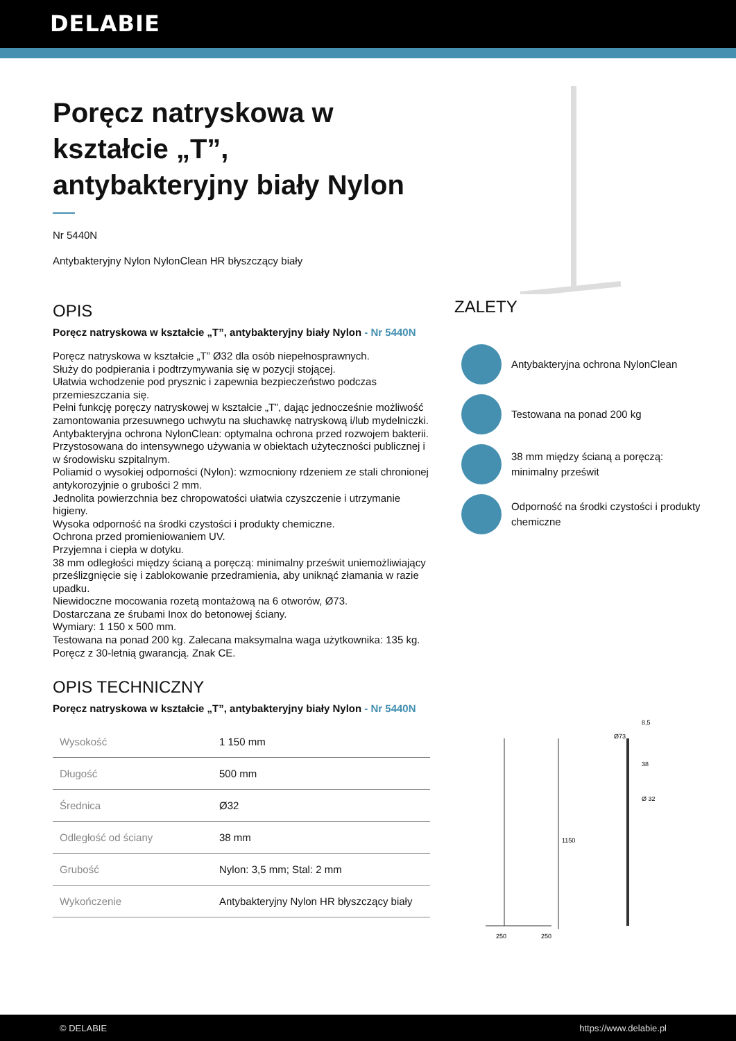DELABIE
Poręcz natryskowa w kształcie „T”, antybakteryjny biały Nylon
Nr 5440N
Antybakteryjny Nylon NylonClean HR błyszczący biały
OPIS
Poręcz natryskowa w kształcie „T”, antybakteryjny biały Nylon - Nr 5440N
Poręcz natryskowa w kształcie „T” Ø32 dla osób niepełnosprawnych.
Służy do podpierania i podtrzymywania się w pozycji stojącej.
Ułatwia wchodzenie pod prysznic i zapewnia bezpieczeństwo podczas przemieszczania się.
Pełni funkcję poręczy natryskowej w kształcie „T”, dając jednocześnie możliwość zamontowania przesuwnego uchwytu na słuchawkę natryskową i/lub mydelniczki.
Antybakteryjna ochrona NylonClean: optymalna ochrona przed rozwojem bakterii.
Przystosowana do intensywnego używania w obiektach użyteczności publicznej i w środowisku szpitalnym.
Poliamid o wysokiej odporności (Nylon): wzmocniony rdzeniem ze stali chronionej antykorozyjnie o grubości 2 mm.
Jednolita powierzchnia bez chropowatości ułatwia czyszczenie i utrzymanie higieny.
Wysoka odporność na środki czystości i produkty chemiczne.
Ochrona przed promieniowaniem UV.
Przyjemna i ciepła w dotyku.
38 mm odległości między ścianą a poręczą: minimalny prześwit uniemożliwiający prześlizgnięcie się i zablokowanie przedramienia, aby uniknąć złamania w razie upadku.
Niewidoczne mocowania rozetą montażową na 6 otworów, Ø73.
Dostarczana ze śrubami Inox do betonowej ściany.
Wymiary: 1 150 x 500 mm.
Testowana na ponad 200 kg. Zalecana maksymalna waga użytkownika: 135 kg.
Poręcz z 30-letnią gwarancją. Znak CE.
OPIS TECHNICZNY
Poręcz natryskowa w kształcie „T”, antybakteryjny biały Nylon - Nr 5440N
| Wysokość | 1 150 mm |
| Długość | 500 mm |
| Średnica | Ø32 |
| Odległość od ściany | 38 mm |
| Grubość | Nylon: 3,5 mm; Stal: 2 mm |
| Wykończenie | Antybakteryjny Nylon HR błyszczący biały |
ZALETY
Antybakteryjna ochrona NylonClean
Testowana na ponad 200 kg
38 mm między ścianą a poręczą: minimalny prześwit
Odporność na środki czystości i produkty chemiczne
1150
250
250
8,5
38
Ø 32
Ø73
© DELABIE https://www.delabie.pl